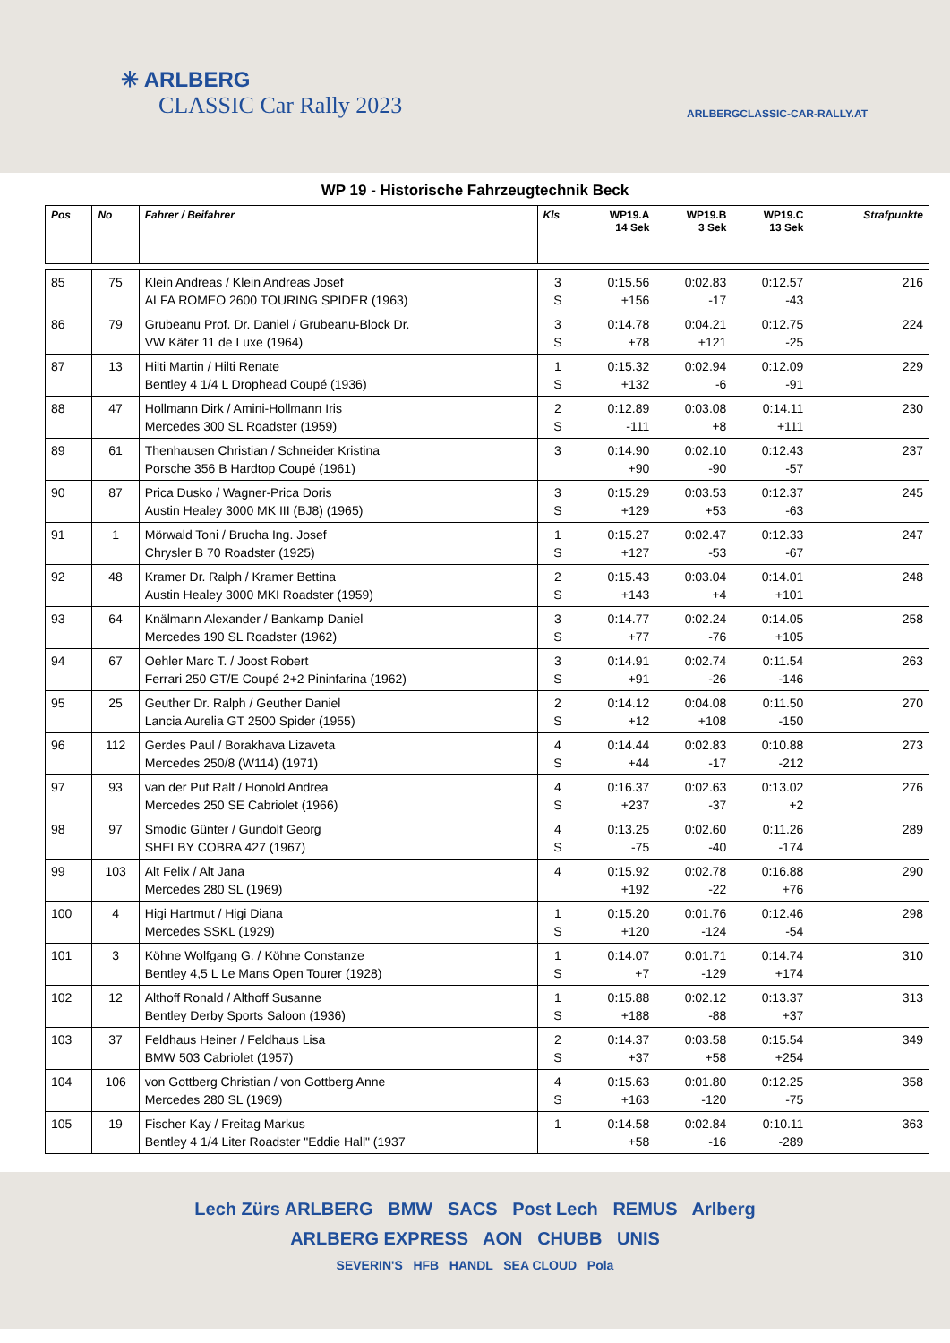✳ ARLBERG
CLASSIC Car Rally 2023
ARLBERGCLASSIC-CAR-RALLY.AT
WP 19 - Historische Fahrzeugtechnik Beck
| Pos | No | Fahrer / Beifahrer | Kls | WP19.A 14 Sek | WP19.B 3 Sek | WP19.C 13 Sek | | Strafpunkte |
| --- | --- | --- | --- | --- | --- | --- | --- | --- |
| 85 | 75 | Klein Andreas / Klein Andreas Josef ALFA ROMEO 2600 TOURING SPIDER (1963) | 3 S | 0:15.56 +156 | 0:02.83 -17 | 0:12.57 -43 | | 216 |
| 86 | 79 | Grubeanu Prof. Dr. Daniel / Grubeanu-Block Dr. VW Käfer 11 de Luxe (1964) | 3 S | 0:14.78 +78 | 0:04.21 +121 | 0:12.75 -25 | | 224 |
| 87 | 13 | Hilti Martin / Hilti Renate Bentley 4 1/4 L Drophead Coupé (1936) | 1 S | 0:15.32 +132 | 0:02.94 -6 | 0:12.09 -91 | | 229 |
| 88 | 47 | Hollmann Dirk / Amini-Hollmann Iris Mercedes 300 SL Roadster (1959) | 2 S | 0:12.89 -111 | 0:03.08 +8 | 0:14.11 +111 | | 230 |
| 89 | 61 | Thenhausen Christian / Schneider Kristina Porsche 356 B Hardtop Coupé (1961) | 3 | 0:14.90 +90 | 0:02.10 -90 | 0:12.43 -57 | | 237 |
| 90 | 87 | Prica Dusko / Wagner-Prica Doris Austin Healey 3000 MK III (BJ8) (1965) | 3 S | 0:15.29 +129 | 0:03.53 +53 | 0:12.37 -63 | | 245 |
| 91 | 1 | Mörwald Toni / Brucha Ing. Josef Chrysler B 70 Roadster (1925) | 1 S | 0:15.27 +127 | 0:02.47 -53 | 0:12.33 -67 | | 247 |
| 92 | 48 | Kramer Dr. Ralph / Kramer Bettina Austin Healey 3000 MKI Roadster (1959) | 2 S | 0:15.43 +143 | 0:03.04 +4 | 0:14.01 +101 | | 248 |
| 93 | 64 | Knälmann Alexander / Bankamp Daniel Mercedes 190 SL Roadster (1962) | 3 S | 0:14.77 +77 | 0:02.24 -76 | 0:14.05 +105 | | 258 |
| 94 | 67 | Oehler Marc T. / Joost Robert Ferrari 250 GT/E Coupé 2+2 Pininfarina (1962) | 3 S | 0:14.91 +91 | 0:02.74 -26 | 0:11.54 -146 | | 263 |
| 95 | 25 | Geuther Dr. Ralph / Geuther Daniel Lancia Aurelia GT 2500 Spider (1955) | 2 S | 0:14.12 +12 | 0:04.08 +108 | 0:11.50 -150 | | 270 |
| 96 | 112 | Gerdes Paul / Borakhava Lizaveta Mercedes 250/8 (W114) (1971) | 4 S | 0:14.44 +44 | 0:02.83 -17 | 0:10.88 -212 | | 273 |
| 97 | 93 | van der Put Ralf / Honold Andrea Mercedes 250 SE Cabriolet (1966) | 4 S | 0:16.37 +237 | 0:02.63 -37 | 0:13.02 +2 | | 276 |
| 98 | 97 | Smodic Günter / Gundolf Georg SHELBY COBRA 427 (1967) | 4 S | 0:13.25 -75 | 0:02.60 -40 | 0:11.26 -174 | | 289 |
| 99 | 103 | Alt Felix / Alt Jana Mercedes 280 SL (1969) | 4 | 0:15.92 +192 | 0:02.78 -22 | 0:16.88 +76 | | 290 |
| 100 | 4 | Higi Hartmut / Higi Diana Mercedes SSKL (1929) | 1 S | 0:15.20 +120 | 0:01.76 -124 | 0:12.46 -54 | | 298 |
| 101 | 3 | Köhne Wolfgang G. / Köhne Constanze Bentley 4,5 L Le Mans Open Tourer (1928) | 1 S | 0:14.07 +7 | 0:01.71 -129 | 0:14.74 +174 | | 310 |
| 102 | 12 | Althoff Ronald / Althoff Susanne Bentley Derby Sports Saloon (1936) | 1 S | 0:15.88 +188 | 0:02.12 -88 | 0:13.37 +37 | | 313 |
| 103 | 37 | Feldhaus Heiner / Feldhaus Lisa BMW 503 Cabriolet (1957) | 2 S | 0:14.37 +37 | 0:03.58 +58 | 0:15.54 +254 | | 349 |
| 104 | 106 | von Gottberg Christian / von Gottberg Anne Mercedes 280 SL (1969) | 4 S | 0:15.63 +163 | 0:01.80 -120 | 0:12.25 -75 | | 358 |
| 105 | 19 | Fischer Kay / Freitag Markus Bentley 4 1/4 Liter Roadster "Eddie Hall" (1937 | 1 | 0:14.58 +58 | 0:02.84 -16 | 0:10.11 -289 | | 363 |
Lech Zürs ARLBERG BMW SACS Post Lech REMUS Arlberg
ARLBERG EXPRESS AON CHUBB UNIS
SEVERIN'S HFB HANDL SEA CLOUD Pola